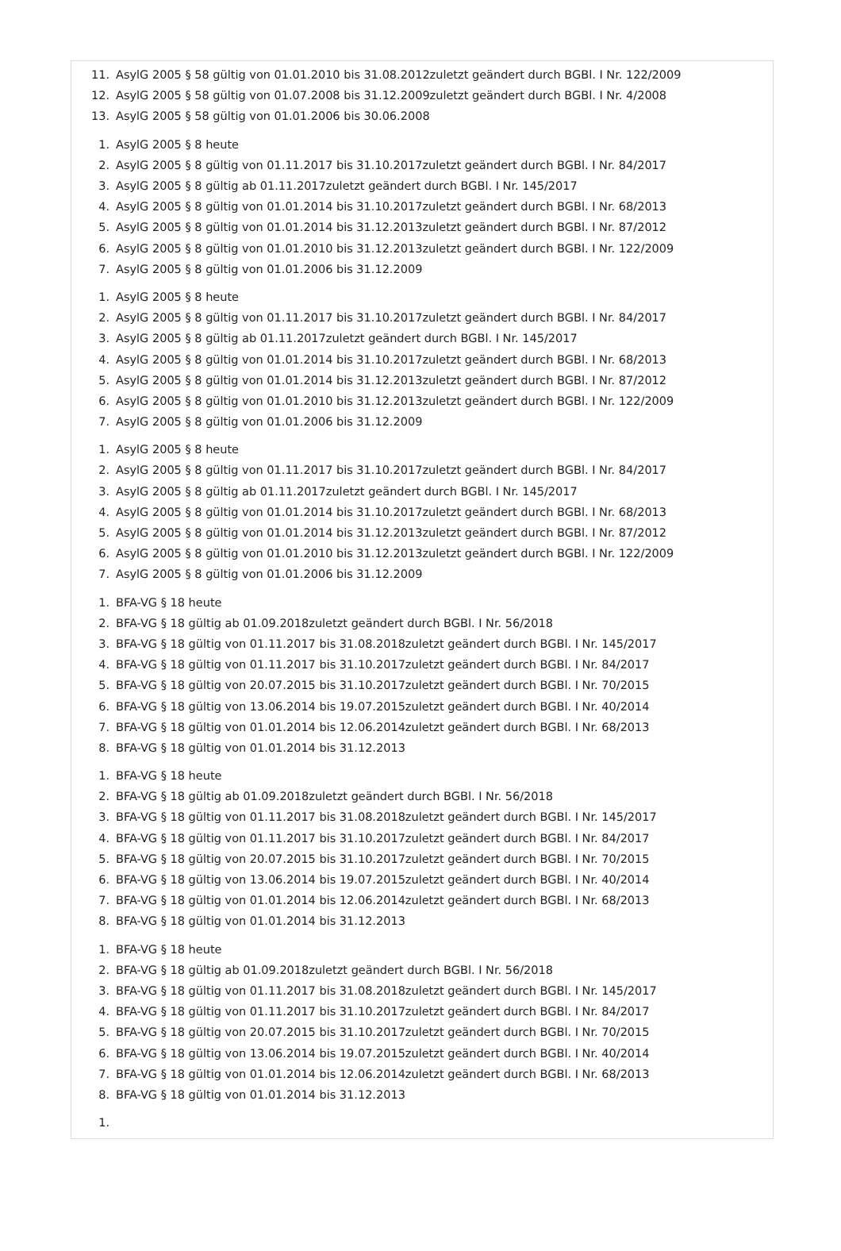11. AsylG 2005 § 58 gültig von 01.01.2010 bis 31.08.2012zuletzt geändert durch BGBl. I Nr. 122/2009
12. AsylG 2005 § 58 gültig von 01.07.2008 bis 31.12.2009zuletzt geändert durch BGBl. I Nr. 4/2008
13. AsylG 2005 § 58 gültig von 01.01.2006 bis 30.06.2008
1. AsylG 2005 § 8 heute
2. AsylG 2005 § 8 gültig von 01.11.2017 bis 31.10.2017zuletzt geändert durch BGBl. I Nr. 84/2017
3. AsylG 2005 § 8 gültig ab 01.11.2017zuletzt geändert durch BGBl. I Nr. 145/2017
4. AsylG 2005 § 8 gültig von 01.01.2014 bis 31.10.2017zuletzt geändert durch BGBl. I Nr. 68/2013
5. AsylG 2005 § 8 gültig von 01.01.2014 bis 31.12.2013zuletzt geändert durch BGBl. I Nr. 87/2012
6. AsylG 2005 § 8 gültig von 01.01.2010 bis 31.12.2013zuletzt geändert durch BGBl. I Nr. 122/2009
7. AsylG 2005 § 8 gültig von 01.01.2006 bis 31.12.2009
1. AsylG 2005 § 8 heute
2. AsylG 2005 § 8 gültig von 01.11.2017 bis 31.10.2017zuletzt geändert durch BGBl. I Nr. 84/2017
3. AsylG 2005 § 8 gültig ab 01.11.2017zuletzt geändert durch BGBl. I Nr. 145/2017
4. AsylG 2005 § 8 gültig von 01.01.2014 bis 31.10.2017zuletzt geändert durch BGBl. I Nr. 68/2013
5. AsylG 2005 § 8 gültig von 01.01.2014 bis 31.12.2013zuletzt geändert durch BGBl. I Nr. 87/2012
6. AsylG 2005 § 8 gültig von 01.01.2010 bis 31.12.2013zuletzt geändert durch BGBl. I Nr. 122/2009
7. AsylG 2005 § 8 gültig von 01.01.2006 bis 31.12.2009
1. AsylG 2005 § 8 heute
2. AsylG 2005 § 8 gültig von 01.11.2017 bis 31.10.2017zuletzt geändert durch BGBl. I Nr. 84/2017
3. AsylG 2005 § 8 gültig ab 01.11.2017zuletzt geändert durch BGBl. I Nr. 145/2017
4. AsylG 2005 § 8 gültig von 01.01.2014 bis 31.10.2017zuletzt geändert durch BGBl. I Nr. 68/2013
5. AsylG 2005 § 8 gültig von 01.01.2014 bis 31.12.2013zuletzt geändert durch BGBl. I Nr. 87/2012
6. AsylG 2005 § 8 gültig von 01.01.2010 bis 31.12.2013zuletzt geändert durch BGBl. I Nr. 122/2009
7. AsylG 2005 § 8 gültig von 01.01.2006 bis 31.12.2009
1. BFA-VG § 18 heute
2. BFA-VG § 18 gültig ab 01.09.2018zuletzt geändert durch BGBl. I Nr. 56/2018
3. BFA-VG § 18 gültig von 01.11.2017 bis 31.08.2018zuletzt geändert durch BGBl. I Nr. 145/2017
4. BFA-VG § 18 gültig von 01.11.2017 bis 31.10.2017zuletzt geändert durch BGBl. I Nr. 84/2017
5. BFA-VG § 18 gültig von 20.07.2015 bis 31.10.2017zuletzt geändert durch BGBl. I Nr. 70/2015
6. BFA-VG § 18 gültig von 13.06.2014 bis 19.07.2015zuletzt geändert durch BGBl. I Nr. 40/2014
7. BFA-VG § 18 gültig von 01.01.2014 bis 12.06.2014zuletzt geändert durch BGBl. I Nr. 68/2013
8. BFA-VG § 18 gültig von 01.01.2014 bis 31.12.2013
1. BFA-VG § 18 heute
2. BFA-VG § 18 gültig ab 01.09.2018zuletzt geändert durch BGBl. I Nr. 56/2018
3. BFA-VG § 18 gültig von 01.11.2017 bis 31.08.2018zuletzt geändert durch BGBl. I Nr. 145/2017
4. BFA-VG § 18 gültig von 01.11.2017 bis 31.10.2017zuletzt geändert durch BGBl. I Nr. 84/2017
5. BFA-VG § 18 gültig von 20.07.2015 bis 31.10.2017zuletzt geändert durch BGBl. I Nr. 70/2015
6. BFA-VG § 18 gültig von 13.06.2014 bis 19.07.2015zuletzt geändert durch BGBl. I Nr. 40/2014
7. BFA-VG § 18 gültig von 01.01.2014 bis 12.06.2014zuletzt geändert durch BGBl. I Nr. 68/2013
8. BFA-VG § 18 gültig von 01.01.2014 bis 31.12.2013
1. BFA-VG § 18 heute
2. BFA-VG § 18 gültig ab 01.09.2018zuletzt geändert durch BGBl. I Nr. 56/2018
3. BFA-VG § 18 gültig von 01.11.2017 bis 31.08.2018zuletzt geändert durch BGBl. I Nr. 145/2017
4. BFA-VG § 18 gültig von 01.11.2017 bis 31.10.2017zuletzt geändert durch BGBl. I Nr. 84/2017
5. BFA-VG § 18 gültig von 20.07.2015 bis 31.10.2017zuletzt geändert durch BGBl. I Nr. 70/2015
6. BFA-VG § 18 gültig von 13.06.2014 bis 19.07.2015zuletzt geändert durch BGBl. I Nr. 40/2014
7. BFA-VG § 18 gültig von 01.01.2014 bis 12.06.2014zuletzt geändert durch BGBl. I Nr. 68/2013
8. BFA-VG § 18 gültig von 01.01.2014 bis 31.12.2013
1.